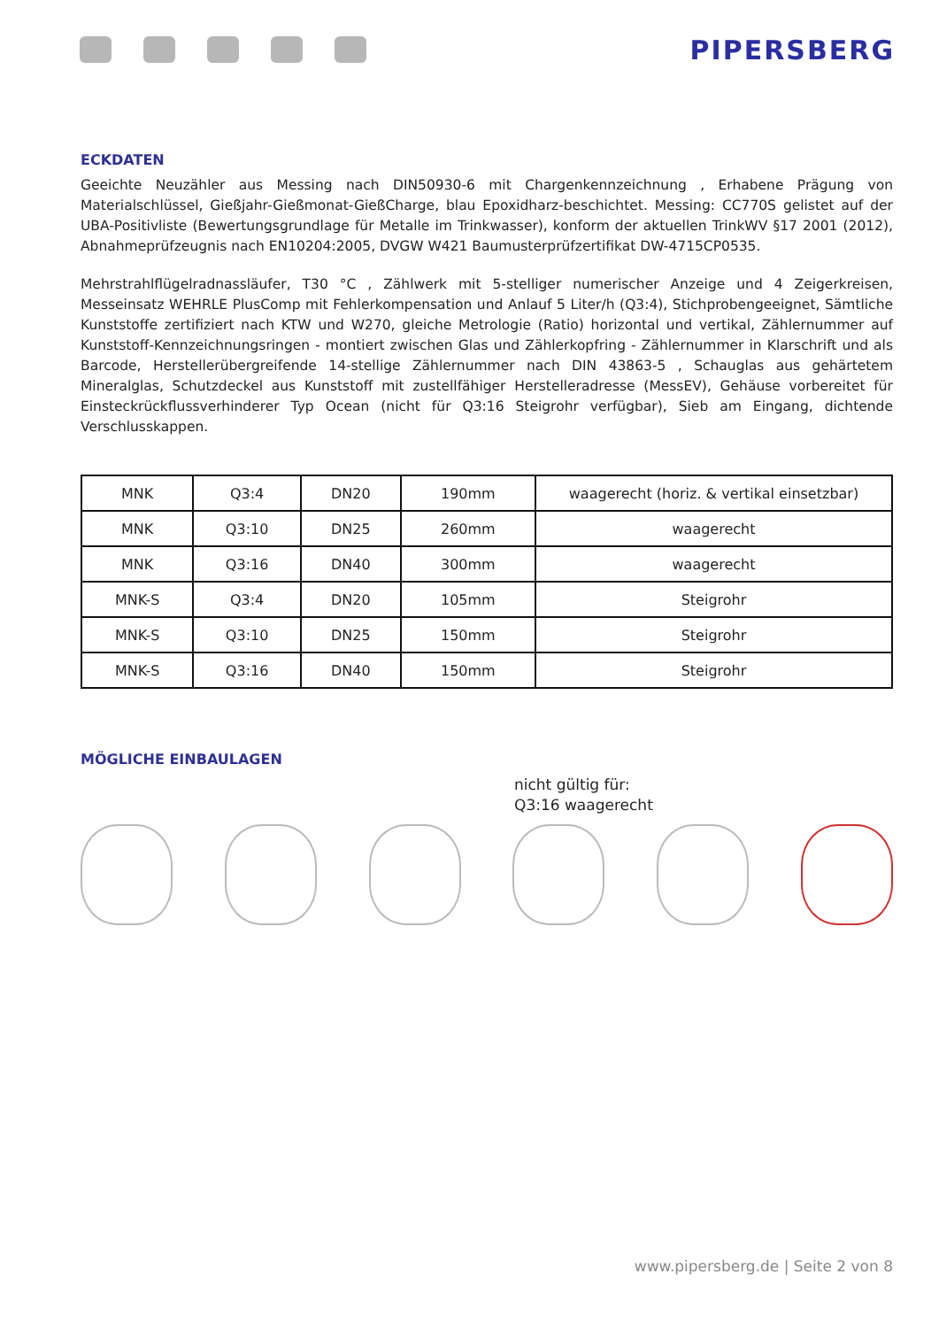PIPERSBERG
ECKDATEN
Geeichte Neuzähler aus Messing nach DIN50930-6 mit Chargenkennzeichnung , Erhabene Prägung von Materialschlüssel, Gießjahr-Gießmonat-GießCharge, blau Epoxidharz-beschichtet. Messing: CC770S gelistet auf der UBA-Positivliste (Bewertungsgrundlage für Metalle im Trinkwasser), konform der aktuellen TrinkWV §17 2001 (2012), Abnahmeprüfzeugnis nach EN10204:2005, DVGW W421 Baumusterprüfzertifikat DW-4715CP0535.
Mehrstrahlflügelradnassläufer, T30 °C , Zählwerk mit 5-stelliger numerischer Anzeige und 4 Zeigerkreisen, Messeinsatz WEHRLE PlusComp mit Fehlerkompensation und Anlauf 5 Liter/h (Q3:4), Stichprobengeeignet, Sämtliche Kunststoffe zertifiziert nach KTW und W270, gleiche Metrologie (Ratio) horizontal und vertikal, Zählernummer auf Kunststoff-Kennzeichnungsringen - montiert zwischen Glas und Zählerkopfring - Zählernummer in Klarschrift und als Barcode, Herstellerübergreifende 14-stellige Zählernummer nach DIN 43863-5 , Schauglas aus gehärtetem Mineralglas, Schutzdeckel aus Kunststoff mit zustellfähiger Herstelleradresse (MessEV), Gehäuse vorbereitet für Einsteckrückflussverhinderer Typ Ocean (nicht für Q3:16 Steigrohr verfügbar), Sieb am Eingang, dichtende Verschlusskappen.
| MNK | Q3:4 | DN20 | 190mm | waagerecht (horiz. & vertikal einsetzbar) |
| MNK | Q3:10 | DN25 | 260mm | waagerecht |
| MNK | Q3:16 | DN40 | 300mm | waagerecht |
| MNK-S | Q3:4 | DN20 | 105mm | Steigrohr |
| MNK-S | Q3:10 | DN25 | 150mm | Steigrohr |
| MNK-S | Q3:16 | DN40 | 150mm | Steigrohr |
MÖGLICHE EINBAULAGEN
nicht gültig für:
Q3:16 waagerecht
www.pipersberg.de | Seite 2 von 8